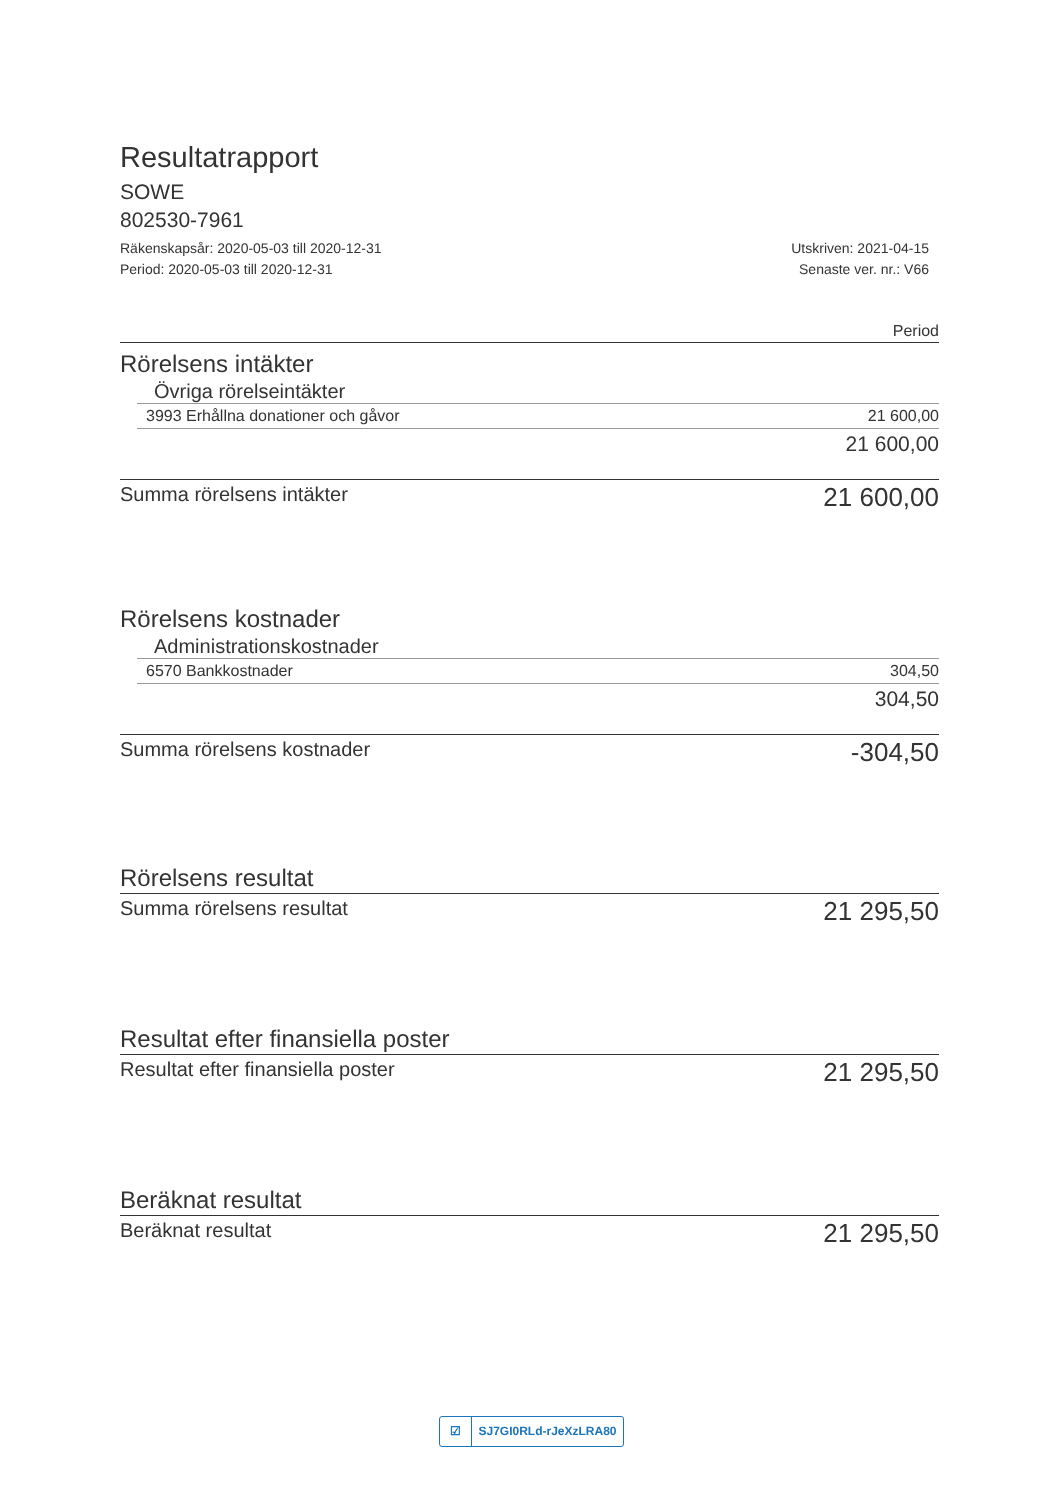Resultatrapport
SOWE
802530-7961
Räkenskapsår: 2020-05-03 till 2020-12-31
Period: 2020-05-03 till 2020-12-31
Utskriven: 2021-04-15
Senaste ver. nr.: V66
Period
Rörelsens intäkter
Övriga rörelseintäkter
3993 Erhållna donationer och gåvor 21 600,00
21 600,00
Summa rörelsens intäkter 21 600,00
Rörelsens kostnader
Administrationskostnader
6570 Bankkostnader 304,50
304,50
Summa rörelsens kostnader -304,50
Rörelsens resultat
Summa rörelsens resultat 21 295,50
Resultat efter finansiella poster
Resultat efter finansiella poster 21 295,50
Beräknat resultat
Beräknat resultat 21 295,50
☑ SJ7GI0RLd-rJeXzLRA80